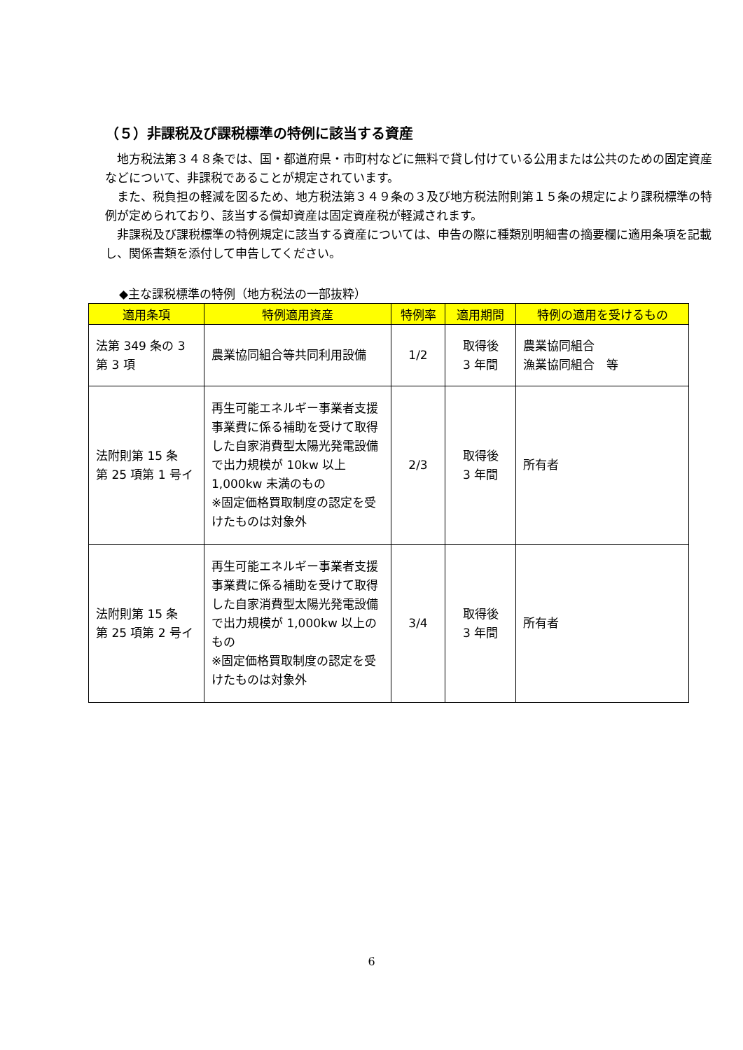（５）非課税及び課税標準の特例に該当する資産
　地方税法第３４８条では、国・都道府県・市町村などに無料で貸し付けている公用または公共のための固定資産などについて、非課税であることが規定されています。
　また、税負担の軽減を図るため、地方税法第３４９条の３及び地方税法附則第１５条の規定により課税標準の特例が定められており、該当する償却資産は固定資産税が軽減されます。
　非課税及び課税標準の特例規定に該当する資産については、申告の際に種類別明細書の摘要欄に適用条項を記載し、関係書類を添付して申告してください。
◆主な課税標準の特例（地方税法の一部抜粋）
| 適用条項 | 特例適用資産 | 特例率 | 適用期間 | 特例の適用を受けるもの |
| --- | --- | --- | --- | --- |
| 法第 349 条の 3 第 3 項 | 農業協同組合等共同利用設備 | 1/2 | 取得後 3 年間 | 農業協同組合 漁業協同組合 等 |
| 法附則第 15 条 第 25 項第 1 号イ | 再生可能エネルギー事業者支援事業費に係る補助を受けて取得した自家消費型太陽光発電設備で出力規模が 10kw 以上 1,000kw 未満のもの ※固定価格買取制度の認定を受けたものは対象外 | 2/3 | 取得後 3 年間 | 所有者 |
| 法附則第 15 条 第 25 項第 2 号イ | 再生可能エネルギー事業者支援事業費に係る補助を受けて取得した自家消費型太陽光発電設備で出力規模が 1,000kw 以上のもの ※固定価格買取制度の認定を受けたものは対象外 | 3/4 | 取得後 3 年間 | 所有者 |
6